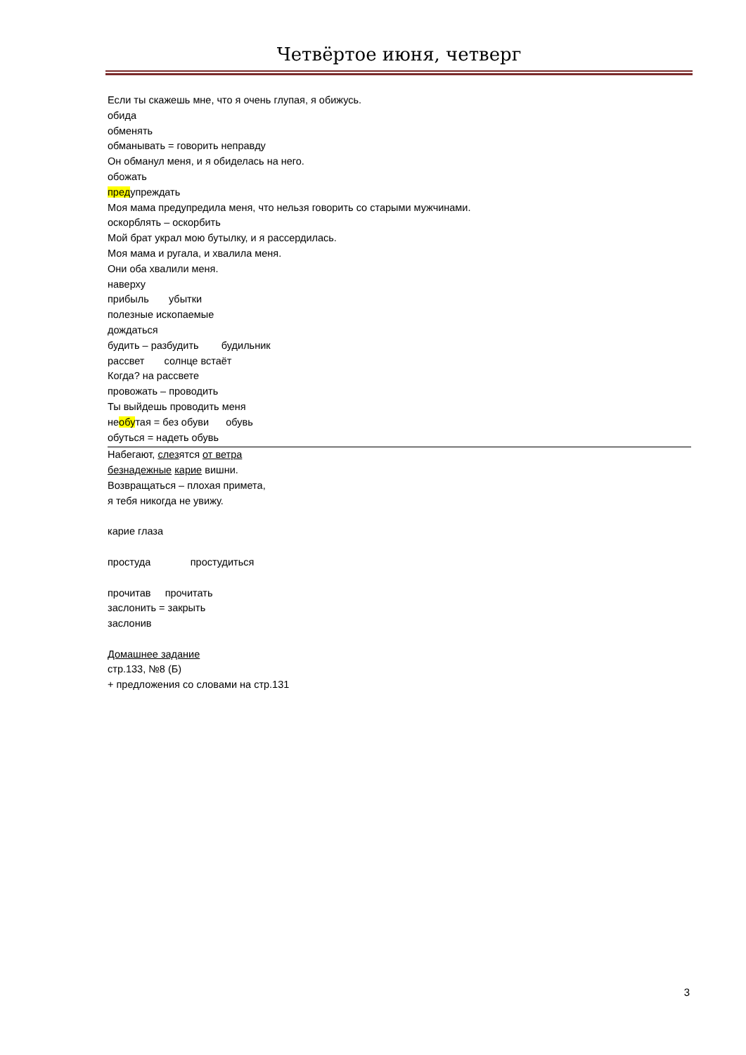Четвёртое июня, четверг
Если ты скажешь мне, что я очень глупая, я обижусь.
обида
обменять
обманывать = говорить неправду
Он обманул меня, и я обиделась на него.
обожать
предупреждать
Моя мама предупредила меня, что нельзя говорить со старыми мужчинами.
оскорблять – оскорбить
Мой брат украл мою бутылку, и я рассердилась.
Моя мама и ругала, и хвалила меня.
Они оба хвалили меня.
наверху
прибыль убытки
полезные ископаемые
дождаться
будить – разбудить будильник
рассвет солнце встаёт
Когда? на рассвете
провожать – проводить
Ты выйдешь проводить меня
необутая = без обуви обувь
обуться = надеть обувь
Набегают, слезятся от ветра
безнадежные карие вишни.
Возвращаться – плохая примета,
я тебя никогда не увижу.
карие глаза
простуда простудиться
прочитав прочитать
заслонить = закрыть
заслонив
Домашнее задание
стр.133, №8 (Б)
+ предложения со словами на стр.131
3